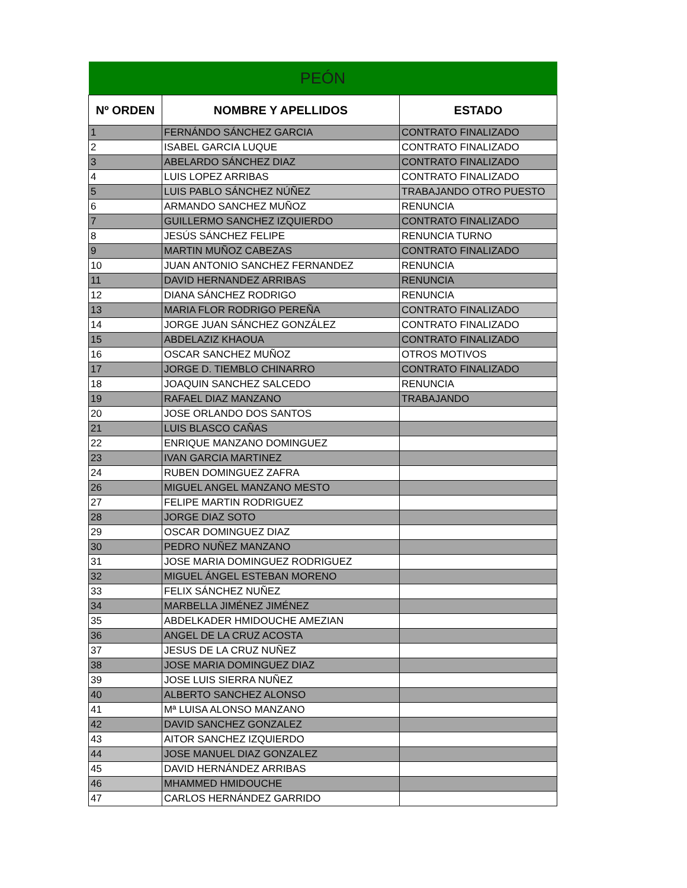| PEÓN | | |
| --- | --- | --- |
| Nº ORDEN | NOMBRE Y APELLIDOS | ESTADO |
| 1 | FERNÁNDO SÁNCHEZ GARCIA | CONTRATO FINALIZADO |
| 2 | ISABEL GARCIA LUQUE | CONTRATO FINALIZADO |
| 3 | ABELARDO SÁNCHEZ DIAZ | CONTRATO FINALIZADO |
| 4 | LUIS LOPEZ ARRIBAS | CONTRATO FINALIZADO |
| 5 | LUIS PABLO SÁNCHEZ NÚÑEZ | TRABAJANDO OTRO PUESTO |
| 6 | ARMANDO SANCHEZ MUÑOZ | RENUNCIA |
| 7 | GUILLERMO SANCHEZ IZQUIERDO | CONTRATO FINALIZADO |
| 8 | JESÚS SÁNCHEZ FELIPE | RENUNCIA TURNO |
| 9 | MARTIN MUÑOZ CABEZAS | CONTRATO FINALIZADO |
| 10 | JUAN ANTONIO SANCHEZ FERNANDEZ | RENUNCIA |
| 11 | DAVID HERNANDEZ ARRIBAS | RENUNCIA |
| 12 | DIANA SÁNCHEZ RODRIGO | RENUNCIA |
| 13 | MARIA FLOR RODRIGO PEREÑA | CONTRATO FINALIZADO |
| 14 | JORGE JUAN SÁNCHEZ GONZÁLEZ | CONTRATO FINALIZADO |
| 15 | ABDELAZIZ KHAOUA | CONTRATO FINALIZADO |
| 16 | OSCAR SANCHEZ MUÑOZ | OTROS MOTIVOS |
| 17 | JORGE D. TIEMBLO CHINARRO | CONTRATO FINALIZADO |
| 18 | JOAQUIN SANCHEZ SALCEDO | RENUNCIA |
| 19 | RAFAEL DIAZ MANZANO | TRABAJANDO |
| 20 | JOSE ORLANDO DOS SANTOS | |
| 21 | LUIS BLASCO CAÑAS | |
| 22 | ENRIQUE MANZANO DOMINGUEZ | |
| 23 | IVAN GARCIA MARTINEZ | |
| 24 | RUBEN DOMINGUEZ ZAFRA | |
| 26 | MIGUEL ANGEL MANZANO MESTO | |
| 27 | FELIPE MARTIN RODRIGUEZ | |
| 28 | JORGE DIAZ SOTO | |
| 29 | OSCAR DOMINGUEZ DIAZ | |
| 30 | PEDRO NUÑEZ MANZANO | |
| 31 | JOSE MARIA DOMINGUEZ RODRIGUEZ | |
| 32 | MIGUEL ÁNGEL ESTEBAN MORENO | |
| 33 | FELIX SÁNCHEZ NUÑEZ | |
| 34 | MARBELLA JIMÉNEZ JIMÉNEZ | |
| 35 | ABDELKADER HMIDOUCHE AMEZIAN | |
| 36 | ANGEL DE LA CRUZ ACOSTA | |
| 37 | JESUS DE LA CRUZ NUÑEZ | |
| 38 | JOSE MARIA DOMINGUEZ DIAZ | |
| 39 | JOSE LUIS SIERRA NUÑEZ | |
| 40 | ALBERTO SANCHEZ ALONSO | |
| 41 | Mª LUISA ALONSO MANZANO | |
| 42 | DAVID SANCHEZ GONZALEZ | |
| 43 | AITOR SANCHEZ IZQUIERDO | |
| 44 | JOSE MANUEL DIAZ GONZALEZ | |
| 45 | DAVID HERNÁNDEZ ARRIBAS | |
| 46 | MHAMMED HMIDOUCHE | |
| 47 | CARLOS HERNÁNDEZ GARRIDO | |